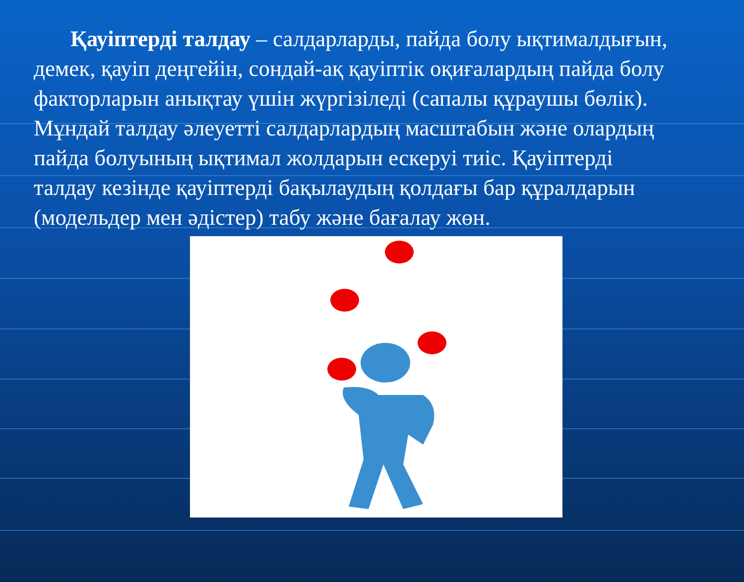Қауіптерді талдау – салдарларды, пайда болу ықтималдығын, демек, қауіп деңгейін, сондай-ақ қауіптік оқиғалардың пайда болу факторларын анықтау үшін жүргізіледі (сапалы құраушы бөлік). Мұндай талдау әлеуетті салдарлардың масштабын және олардың пайда болуының ықтимал жолдарын ескеруі тиіс. Қауіптерді талдау кезінде қауіптерді бақылаудың қолдағы бар құралдарын (модельдер мен әдістер) табу және бағалау жөн.